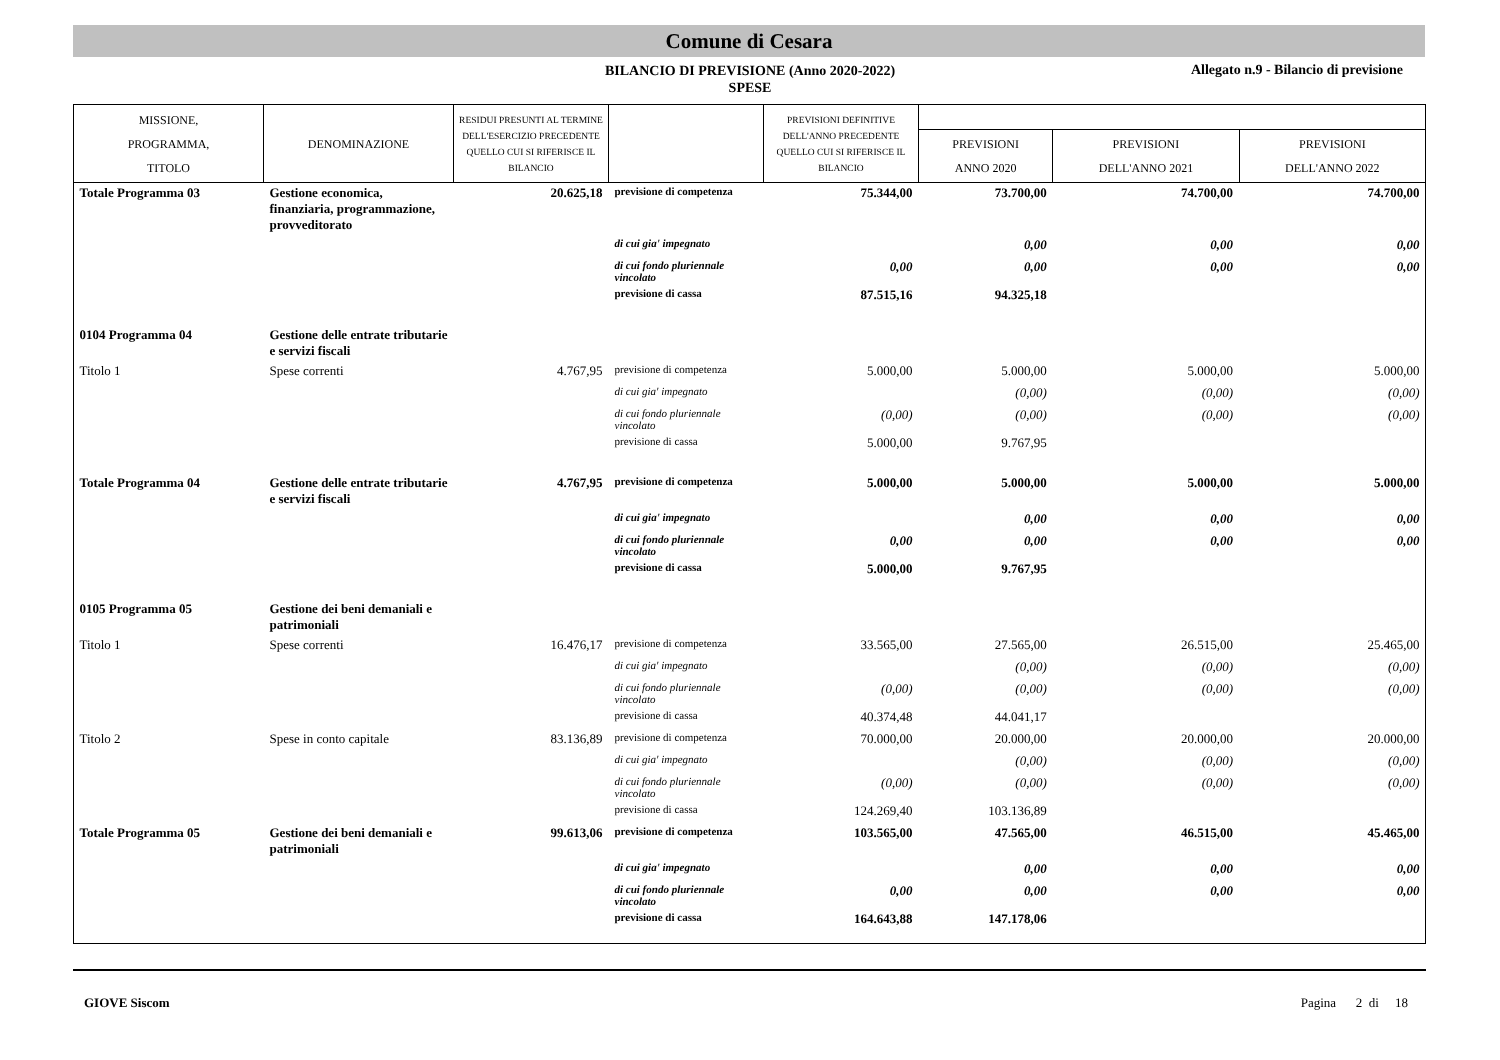Comune di Cesara
BILANCIO DI PREVISIONE (Anno 2020-2022)
SPESE
Allegato n.9 - Bilancio di previsione
| MISSIONE, PROGRAMMA, TITOLO | DENOMINAZIONE | RESIDUI PRESUNTI AL TERMINE DELL'ESERCIZIO PRECEDENTE QUELLO CUI SI RIFERISCE IL BILANCIO | | PREVISIONI DEFINITIVE DELL'ANNO PRECEDENTE QUELLO CUI SI RIFERISCE IL BILANCIO | | | |
| --- | --- | --- | --- | --- | --- | --- | --- |
| | | | | | PREVISIONI ANNO 2020 | PREVISIONI DELL'ANNO 2021 | PREVISIONI DELL'ANNO 2022 |
| Totale Programma 03 | Gestione economica, finanziaria, programmazione, provveditorato | 20.625,18 | previsione di competenza | 75.344,00 | 73.700,00 | 74.700,00 | 74.700,00 |
| | | | di cui gia' impegnato | | 0,00 | 0,00 | 0,00 |
| | | | di cui fondo pluriennale vincolato | 0,00 | 0,00 | 0,00 | 0,00 |
| | | | previsione di cassa | 87.515,16 | 94.325,18 | | |
| 0104 Programma 04 | Gestione delle entrate tributarie e servizi fiscali | | | | | | |
| Titolo 1 | Spese correnti | 4.767,95 | previsione di competenza | 5.000,00 | 5.000,00 | 5.000,00 | 5.000,00 |
| | | | di cui gia' impegnato | | (0,00) | (0,00) | (0,00) |
| | | | di cui fondo pluriennale vincolato | (0,00) | (0,00) | (0,00) | (0,00) |
| | | | previsione di cassa | 5.000,00 | 9.767,95 | | |
| Totale Programma 04 | Gestione delle entrate tributarie e servizi fiscali | 4.767,95 | previsione di competenza | 5.000,00 | 5.000,00 | 5.000,00 | 5.000,00 |
| | | | di cui gia' impegnato | | 0,00 | 0,00 | 0,00 |
| | | | di cui fondo pluriennale vincolato | 0,00 | 0,00 | 0,00 | 0,00 |
| | | | previsione di cassa | 5.000,00 | 9.767,95 | | |
| 0105 Programma 05 | Gestione dei beni demaniali e patrimoniali | | | | | | |
| Titolo 1 | Spese correnti | 16.476,17 | previsione di competenza | 33.565,00 | 27.565,00 | 26.515,00 | 25.465,00 |
| | | | di cui gia' impegnato | | (0,00) | (0,00) | (0,00) |
| | | | di cui fondo pluriennale vincolato | (0,00) | (0,00) | (0,00) | (0,00) |
| | | | previsione di cassa | 40.374,48 | 44.041,17 | | |
| Titolo 2 | Spese in conto capitale | 83.136,89 | previsione di competenza | 70.000,00 | 20.000,00 | 20.000,00 | 20.000,00 |
| | | | di cui gia' impegnato | | (0,00) | (0,00) | (0,00) |
| | | | di cui fondo pluriennale vincolato | (0,00) | (0,00) | (0,00) | (0,00) |
| | | | previsione di cassa | 124.269,40 | 103.136,89 | | |
| Totale Programma 05 | Gestione dei beni demaniali e patrimoniali | 99.613,06 | previsione di competenza | 103.565,00 | 47.565,00 | 46.515,00 | 45.465,00 |
| | | | di cui gia' impegnato | | 0,00 | 0,00 | 0,00 |
| | | | di cui fondo pluriennale vincolato | 0,00 | 0,00 | 0,00 | 0,00 |
| | | | previsione di cassa | 164.643,88 | 147.178,06 | | |
GIOVE Siscom Pagina 2 di 18